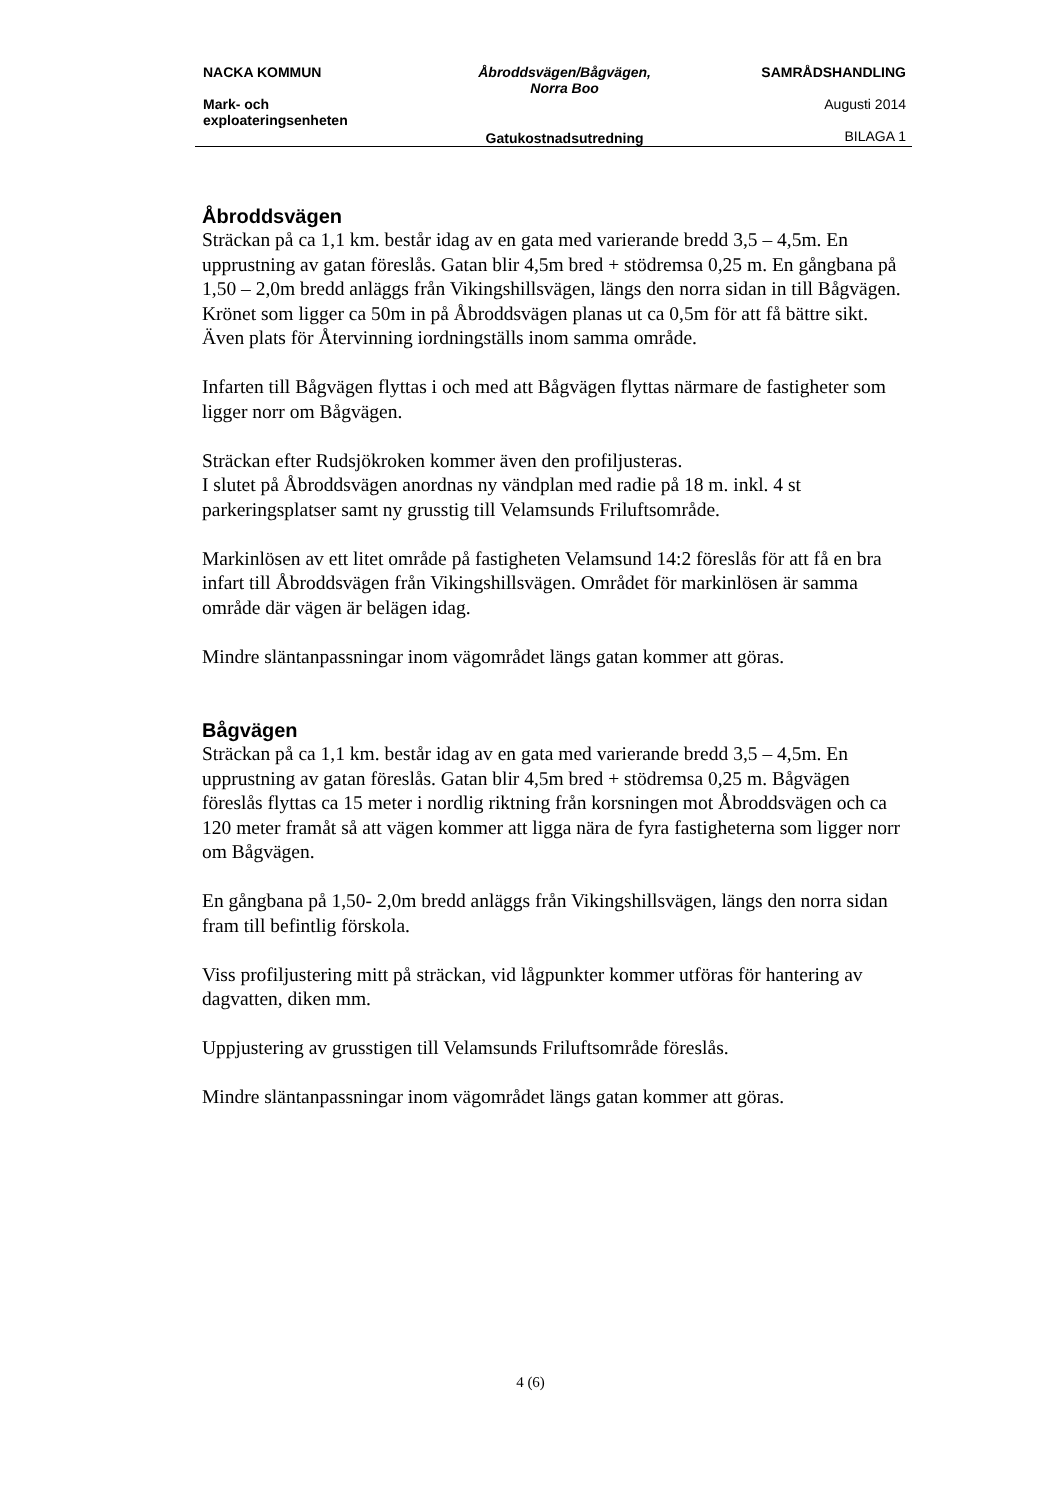| NACKA KOMMUN | Åbroddsvägen/Bågvägen, Norra Boo | SAMRÅDSHANDLING |
| Mark- och exploateringsenheten | | Augusti 2014 |
| | Gatukostnadsutredning | BILAGA 1 |
Åbroddsvägen
Sträckan på ca 1,1 km. består idag av en gata med varierande bredd 3,5 – 4,5m. En upprustning av gatan föreslås. Gatan blir 4,5m bred + stödremsa 0,25 m. En gångbana på 1,50 – 2,0m bredd anläggs från Vikingshillsvägen, längs den norra sidan in till Bågvägen. Krönet som ligger ca 50m in på Åbroddsvägen planas ut ca 0,5m för att få bättre sikt. Även plats för Återvinning iordningställs inom samma område.
Infarten till Bågvägen flyttas i och med att Bågvägen flyttas närmare de fastigheter som ligger norr om Bågvägen.
Sträckan efter Rudsjökroken kommer även den profiljusteras.
I slutet på Åbroddsvägen anordnas ny vändplan med radie på 18 m. inkl. 4 st parkeringsplatser samt ny grusstig till Velamsunds Friluftsområde.
Markinlösen av ett litet område på fastigheten Velamsund 14:2 föreslås för att få en bra infart till Åbroddsvägen från Vikingshillsvägen. Området för markinlösen är samma område där vägen är belägen idag.
Mindre släntanpassningar inom vägområdet längs gatan kommer att göras.
Bågvägen
Sträckan på ca 1,1 km. består idag av en gata med varierande bredd 3,5 – 4,5m. En upprustning av gatan föreslås. Gatan blir 4,5m bred + stödremsa 0,25 m. Bågvägen föreslås flyttas ca 15 meter i nordlig riktning från korsningen mot Åbroddsvägen och ca 120 meter framåt så att vägen kommer att ligga nära de fyra fastigheterna som ligger norr om Bågvägen.
En gångbana på 1,50- 2,0m bredd anläggs från Vikingshillsvägen, längs den norra sidan fram till befintlig förskola.
Viss profiljustering mitt på sträckan, vid lågpunkter kommer utföras för hantering av dagvatten, diken mm.
Uppjustering av grusstigen till Velamsunds Friluftsområde föreslås.
Mindre släntanpassningar inom vägområdet längs gatan kommer att göras.
4 (6)